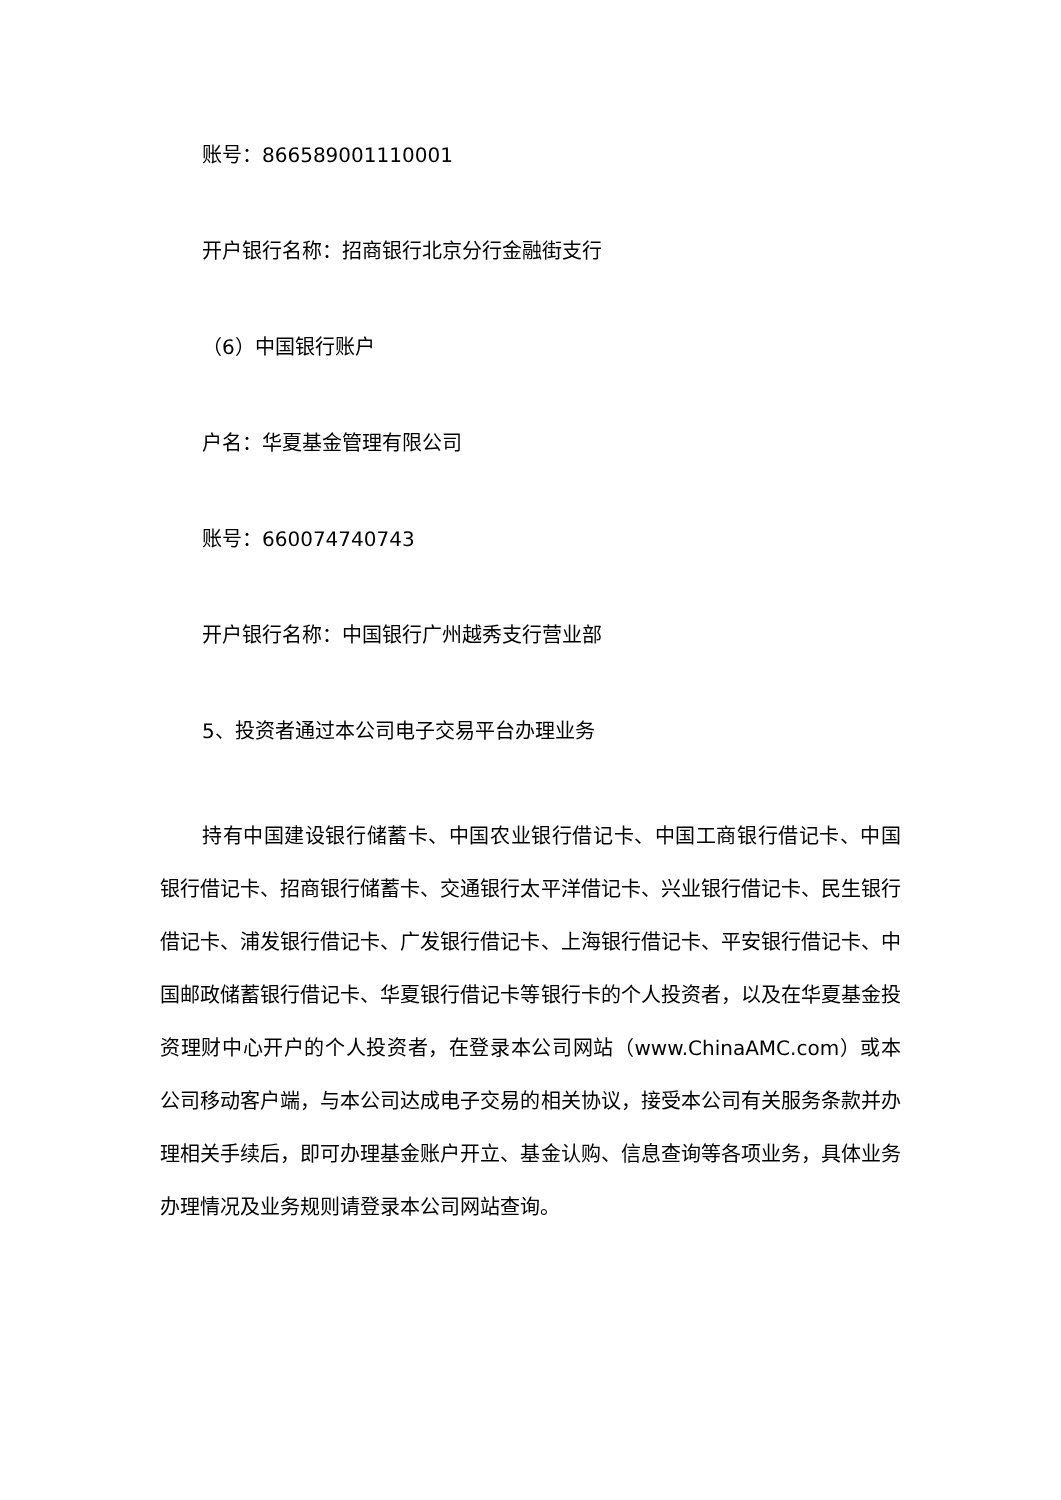账号：866589001110001
开户银行名称：招商银行北京分行金融街支行
（6）中国银行账户
户名：华夏基金管理有限公司
账号：660074740743
开户银行名称：中国银行广州越秀支行营业部
5、投资者通过本公司电子交易平台办理业务
持有中国建设银行储蓄卡、中国农业银行借记卡、中国工商银行借记卡、中国银行借记卡、招商银行储蓄卡、交通银行太平洋借记卡、兴业银行借记卡、民生银行借记卡、浦发银行借记卡、广发银行借记卡、上海银行借记卡、平安银行借记卡、中国邮政储蓄银行借记卡、华夏银行借记卡等银行卡的个人投资者，以及在华夏基金投资理财中心开户的个人投资者，在登录本公司网站（www.ChinaAMC.com）或本公司移动客户端，与本公司达成电子交易的相关协议，接受本公司有关服务条款并办理相关手续后，即可办理基金账户开立、基金认购、信息查询等各项业务，具体业务办理情况及业务规则请登录本公司网站查询。